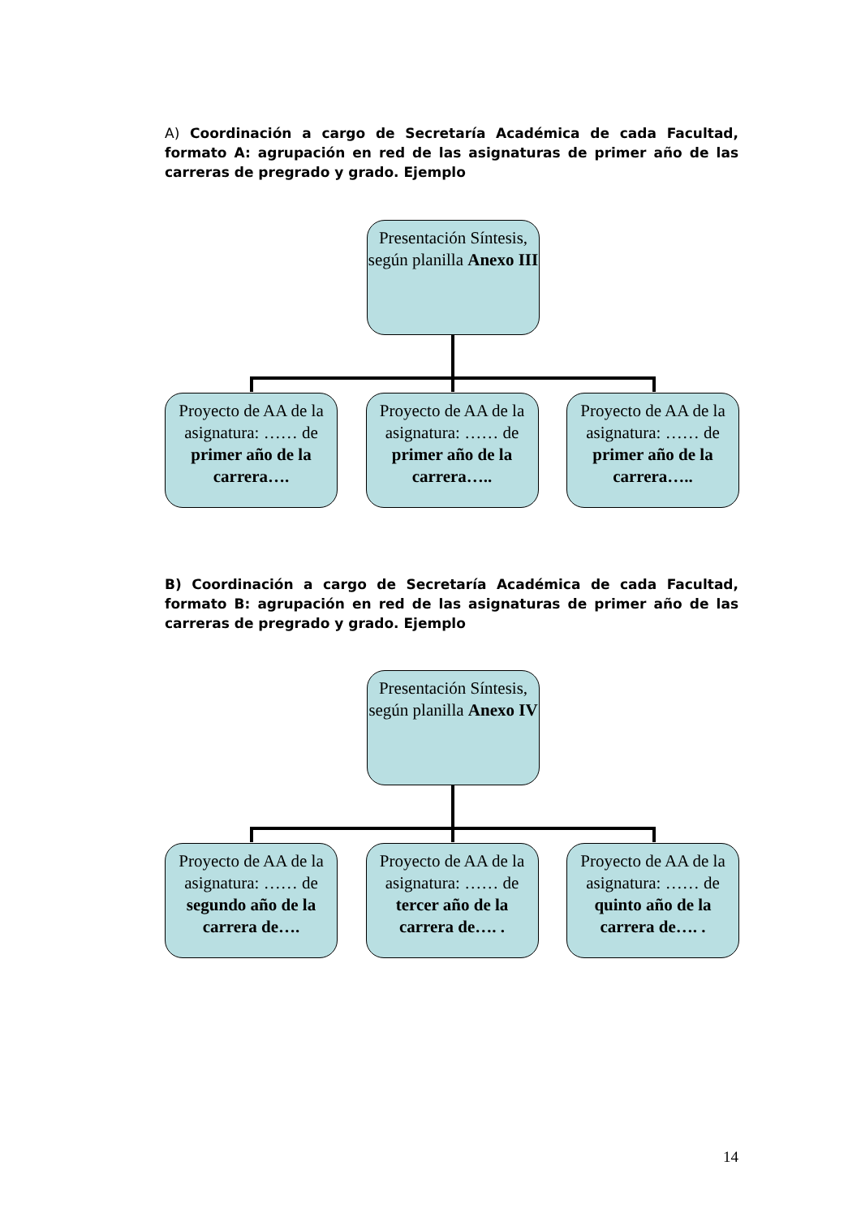A) Coordinación a cargo de Secretaría Académica de cada Facultad, formato A: agrupación en red de las asignaturas de primer año de las carreras de pregrado y grado. Ejemplo
Presentación Síntesis, según planilla Anexo III
Proyecto de AA de la asignatura: …… de primer año de la carrera….
Proyecto de AA de la asignatura: …… de primer año de la carrera…..
Proyecto de AA de la asignatura: …… de primer año de la carrera…..
B) Coordinación a cargo de Secretaría Académica de cada Facultad, formato B: agrupación en red de las asignaturas de primer año de las carreras de pregrado y grado. Ejemplo
Presentación Síntesis, según planilla Anexo IV
Proyecto de AA de la asignatura: …… de segundo año de la carrera de….
Proyecto de AA de la asignatura: …… de tercer año de la carrera de…. .
Proyecto de AA de la asignatura: …… de quinto año de la carrera de…. .
14